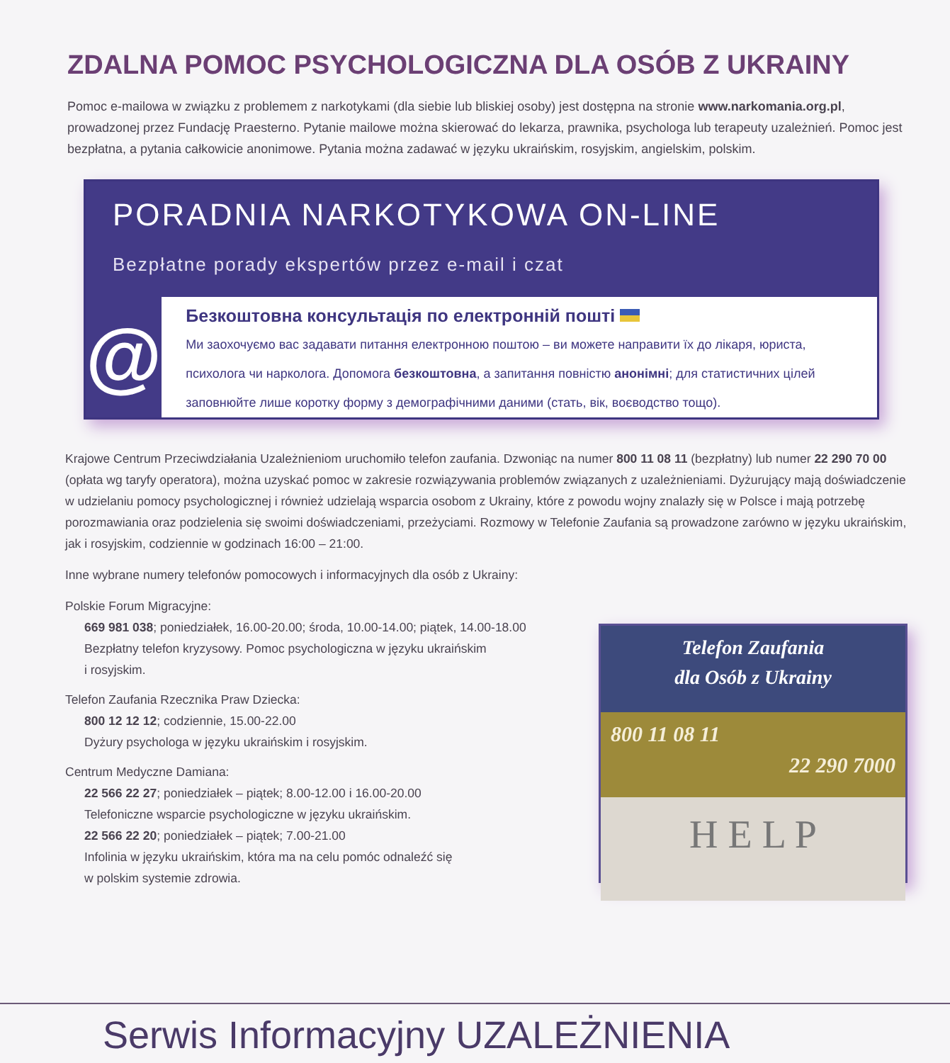ZDALNA POMOC PSYCHOLOGICZNA DLA OSÓB Z UKRAINY
Pomoc e-mailowa w związku z problemem z narkotykami (dla siebie lub bliskiej osoby) jest dostępna na stronie www.narkomania.org.pl, prowadzonej przez Fundację Praesterno. Pytanie mailowe można skierować do lekarza, prawnika, psychologa lub terapeuty uzależnień. Pomoc jest bezpłatna, a pytania całkowicie anonimowe. Pytania można zadawać w języku ukraińskim, rosyjskim, angielskim, polskim.
PORADNIA NARKOTYKOWA ON-LINE
Bezpłatne porady ekspertów przez e-mail i czat
@
Безкоштовна консультація по електронній пошті
Ми заохочуємо вас задавати питання електронною поштою – ви можете направити їх до лікаря, юриста, психолога чи нарколога. Допомога безкоштовна, а запитання повністю анонімні; для статистичних цілей заповнюйте лише коротку форму з демографічними даними (стать, вік, воєводство тощо).
Krajowe Centrum Przeciwdziałania Uzależnieniom uruchomiło telefon zaufania. Dzwoniąc na numer 800 11 08 11 (bezpłatny) lub numer 22 290 70 00 (opłata wg taryfy operatora), można uzyskać pomoc w zakresie rozwiązywania problemów związanych z uzależnieniami. Dyżurujący mają doświadczenie w udzielaniu pomocy psychologicznej i również udzielają wsparcia osobom z Ukrainy, które z powodu wojny znalazły się w Polsce i mają potrzebę porozmawiania oraz podzielenia się swoimi doświadczeniami, przeżyciami. Rozmowy w Telefonie Zaufania są prowadzone zarówno w języku ukraińskim, jak i rosyjskim, codziennie w godzinach 16:00 – 21:00.
Inne wybrane numery telefonów pomocowych i informacyjnych dla osób z Ukrainy:
Polskie Forum Migracyjne:
669 981 038; poniedziałek, 16.00-20.00; środa, 10.00-14.00; piątek, 14.00-18.00
Bezpłatny telefon kryzysowy. Pomoc psychologiczna w języku ukraińskim
i rosyjskim.
Telefon Zaufania Rzecznika Praw Dziecka:
800 12 12 12; codziennie, 15.00-22.00
Dyżury psychologa w języku ukraińskim i rosyjskim.
Centrum Medyczne Damiana:
22 566 22 27; poniedziałek – piątek; 8.00-12.00 i 16.00-20.00
Telefoniczne wsparcie psychologiczne w języku ukraińskim.
22 566 22 20; poniedziałek – piątek; 7.00-21.00
Infolinia w języku ukraińskim, która ma na celu pomóc odnaleźć się
w polskim systemie zdrowia.
Telefon Zaufania
dla Osób z Ukrainy
800 11 08 11
22 290 7000
H E L P
Serwis Informacyjny UZALEŻNIENIA